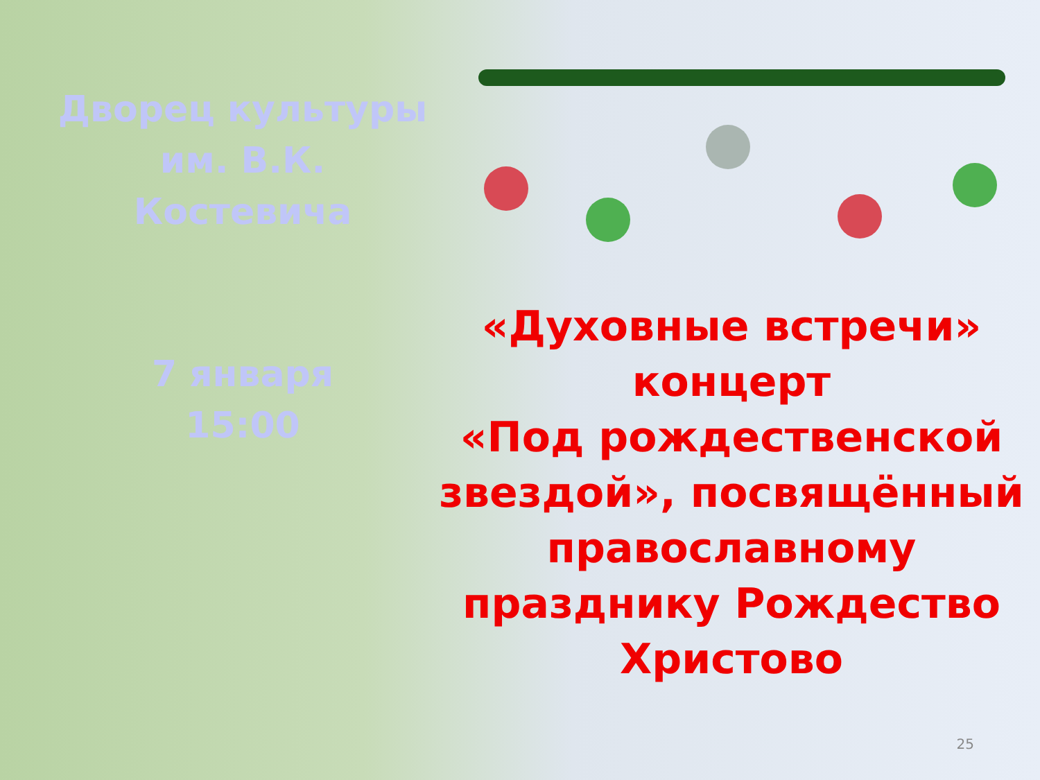Дворец культуры
им. В.К.
Костевича
7 января
15:00
«Духовные встречи»
концерт
«Под рождественской
звездой», посвящённый
православному
празднику Рождество
Христово
25